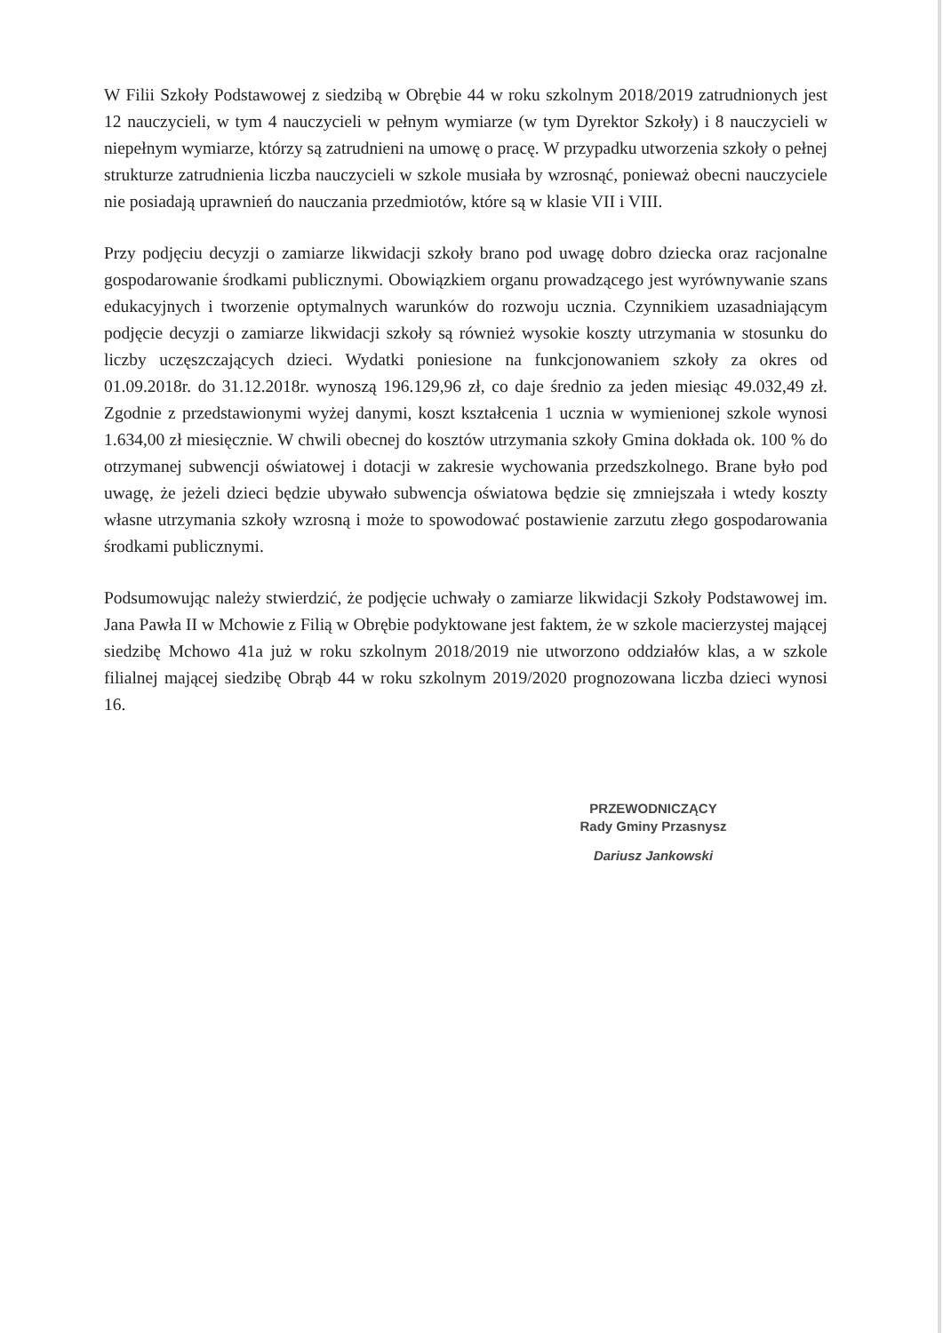W Filii Szkoły Podstawowej z siedzibą w Obrębie 44 w roku szkolnym 2018/2019 zatrudnionych jest 12 nauczycieli, w tym 4 nauczycieli w pełnym wymiarze (w tym Dyrektor Szkoły) i 8 nauczycieli w niepełnym wymiarze, którzy są zatrudnieni na umowę o pracę. W przypadku utworzenia szkoły o pełnej strukturze zatrudnienia liczba nauczycieli w szkole musiała by wzrosnąć, ponieważ obecni nauczyciele nie posiadają uprawnień do nauczania przedmiotów, które są w klasie VII i VIII.
Przy podjęciu decyzji o zamiarze likwidacji szkoły brano pod uwagę dobro dziecka oraz racjonalne gospodarowanie środkami publicznymi. Obowiązkiem organu prowadzącego jest wyrównywanie szans edukacyjnych i tworzenie optymalnych warunków do rozwoju ucznia. Czynnikiem uzasadniającym podjęcie decyzji o zamiarze likwidacji szkoły są również wysokie koszty utrzymania w stosunku do liczby uczęszczających dzieci. Wydatki poniesione na funkcjonowaniem szkoły za okres od 01.09.2018r. do 31.12.2018r. wynoszą 196.129,96 zł, co daje średnio za jeden miesiąc 49.032,49 zł. Zgodnie z przedstawionymi wyżej danymi, koszt kształcenia 1 ucznia w wymienionej szkole wynosi 1.634,00 zł miesięcznie. W chwili obecnej do kosztów utrzymania szkoły Gmina dokłada ok. 100 % do otrzymanej subwencji oświatowej i dotacji w zakresie wychowania przedszkolnego. Brane było pod uwagę, że jeżeli dzieci będzie ubywało subwencja oświatowa będzie się zmniejszała i wtedy koszty własne utrzymania szkoły wzrosną i może to spowodować postawienie zarzutu złego gospodarowania środkami publicznymi.
Podsumowując należy stwierdzić, że podjęcie uchwały o zamiarze likwidacji Szkoły Podstawowej im. Jana Pawła II w Mchowie z Filią w Obrębie podyktowane jest faktem, że w szkole macierzystej mającej siedzibę Mchowo 41a już w roku szkolnym 2018/2019 nie utworzono oddziałów klas, a w szkole filialnej mającej siedzibę Obrąb 44 w roku szkolnym 2019/2020 prognozowana liczba dzieci wynosi 16.
PRZEWODNICZĄCY
Rady Gminy Przasnysz
Dariusz Jankowski